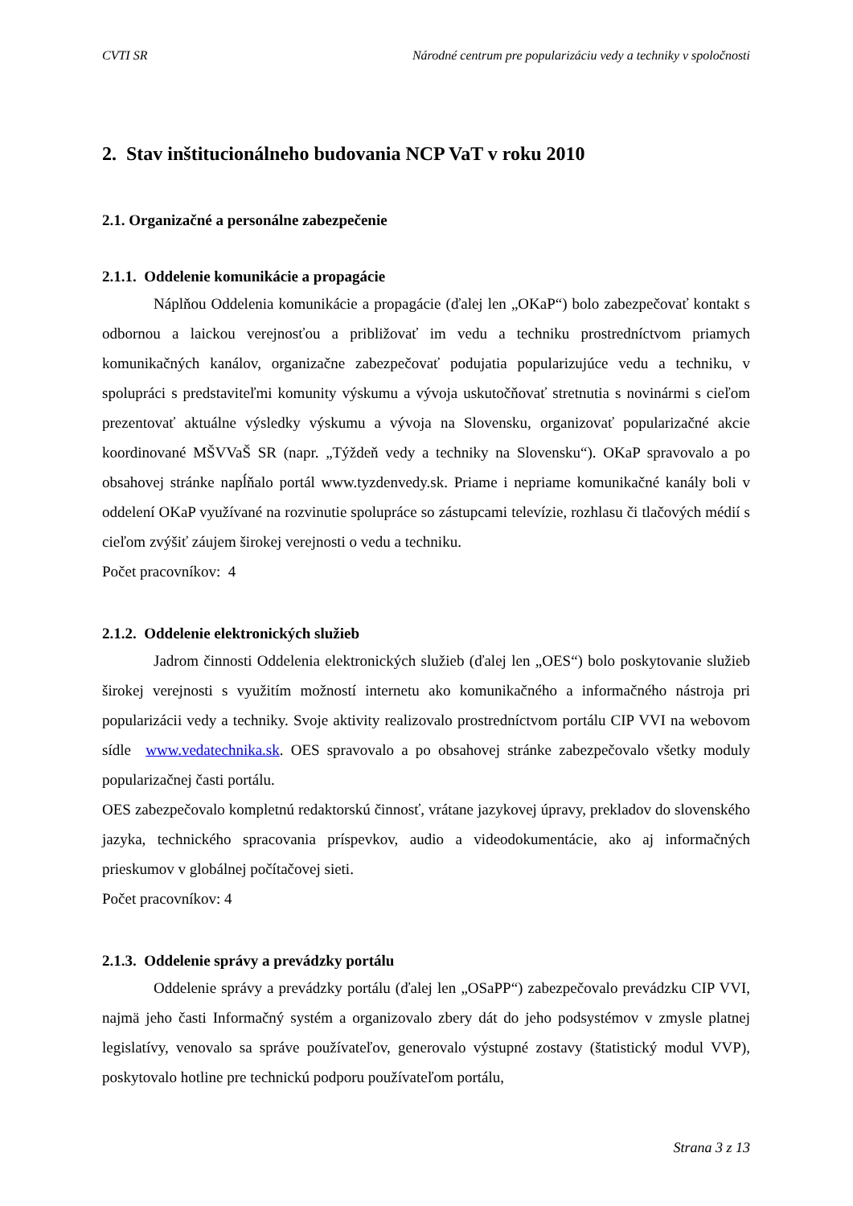CVTI SR Národné centrum pre popularizáciu vedy a techniky v spoločnosti
2. Stav inštitucionálneho budovania NCP VaT v roku 2010
2.1. Organizačné a personálne zabezpečenie
2.1.1. Oddelenie komunikácie a propagácie
Náplňou Oddelenia komunikácie a propagácie (ďalej len „OKaP“) bolo zabezpečovať kontakt s odbornou a laickou verejnosťou a približovať im vedu a techniku prostredníctvom priamych komunikačných kanálov, organizačne zabezpečovať podujatia popularizujúce vedu a techniku, v spolupráci s predstaviteľmi komunity výskumu a vývoja uskutočňovať stretnutia s novinármi s cieľom prezentovať aktuálne výsledky výskumu a vývoja na Slovensku, organizovať popularizačné akcie koordinované MŠVVaŠ SR (napr. „Týždeň vedy a techniky na Slovensku“). OKaP spravovalo a po obsahovej stránke napĺňalo portál www.tyzdenvedy.sk. Priame i nepriame komunikačné kanály boli v oddelení OKaP využívané na rozvinutie spolupráce so zástupcami televízie, rozhlasu či tlačových médií s cieľom zvýšiť záujem širokej verejnosti o vedu a techniku.
Počet pracovníkov: 4
2.1.2. Oddelenie elektronických služieb
Jadrom činnosti Oddelenia elektronických služieb (ďalej len „OES“) bolo poskytovanie služieb širokej verejnosti s využitím možností internetu ako komunikačného a informačného nástroja pri popularizácii vedy a techniky. Svoje aktivity realizovalo prostredníctvom portálu CIP VVI na webovom sídle www.vedatechnika.sk. OES spravovalo a po obsahovej stránke zabezpečovalo všetky moduly popularizačnej časti portálu.
OES zabezpečovalo kompletnú redaktorskú činnosť, vrátane jazykovej úpravy, prekladov do slovenského jazyka, technického spracovania príspevkov, audio a videodokumentácie, ako aj informačných prieskumov v globálnej počítačovej sieti.
Počet pracovníkov: 4
2.1.3. Oddelenie správy a prevádzky portálu
Oddelenie správy a prevádzky portálu (ďalej len „OSaPP“) zabezpečovalo prevádzku CIP VVI, najmä jeho časti Informačný systém a organizovalo zbery dát do jeho podsystémov v zmysle platnej legislatívy, venovalo sa správe používateľov, generovalo výstupné zostavy (štatistický modul VVP), poskytovalo hotline pre technickú podporu používateľom portálu,
Strana 3 z 13